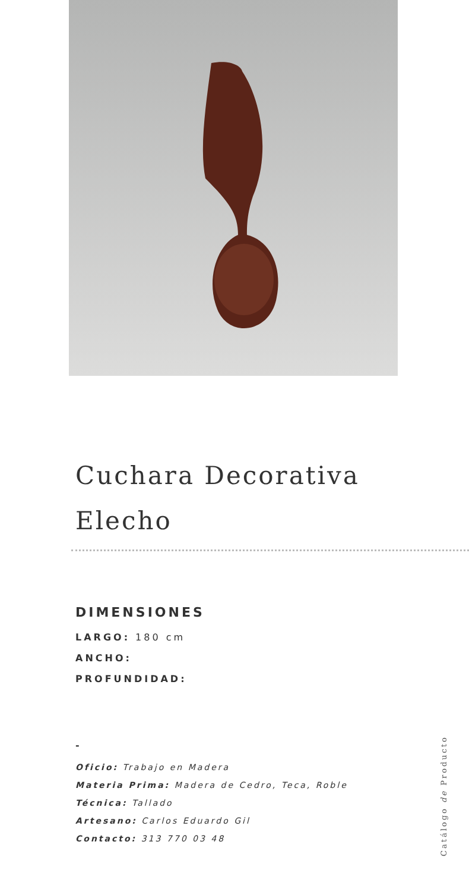Cuchara Decorativa
Elecho
DIMENSIONES
LARGO: 180 cm
ANCHO:
PROFUNDIDAD:
-
Oficio: Trabajo en Madera
Materia Prima: Madera de Cedro, Teca, Roble
Técnica: Tallado
Artesano: Carlos Eduardo Gil
Contacto: 313 770 03 48
Catálogo de Producto